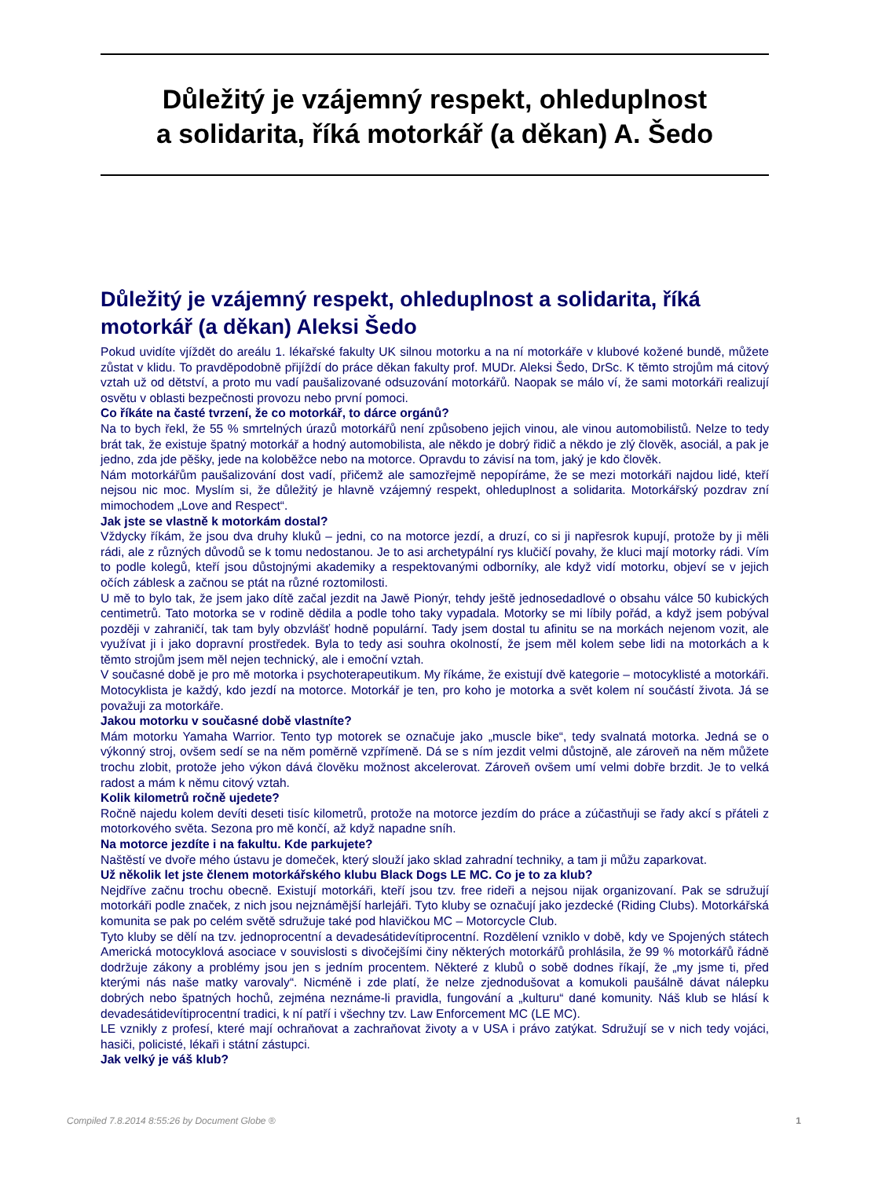Důležitý je vzájemný respekt, ohleduplnost
a solidarita, říká motorkář (a děkan) A. Šedo
Důležitý je vzájemný respekt, ohleduplnost a solidarita, říká motorkář (a děkan) Aleksi Šedo
Pokud uvidíte vjíždět do areálu 1. lékařské fakulty UK silnou motorku a na ní motorkáře v klubové kožené bundě, můžete zůstat v klidu. To pravděpodobně přijíždí do práce děkan fakulty prof. MUDr. Aleksi Šedo, DrSc. K těmto strojům má citový vztah už od dětství, a proto mu vadí paušalizované odsuzování motorkářů. Naopak se málo ví, že sami motorkáři realizují osvětu v oblasti bezpečnosti provozu nebo první pomoci.
Co říkáte na časté tvrzení, že co motorkář, to dárce orgánů?
Na to bych řekl, že 55 % smrtelných úrazů motorkářů není způsobeno jejich vinou, ale vinou automobilistů. Nelze to tedy brát tak, že existuje špatný motorkář a hodný automobilista, ale někdo je dobrý řidič a někdo je zlý člověk, asociál, a pak je jedno, zda jde pěšky, jede na koloběžce nebo na motorce. Opravdu to závisí na tom, jaký je kdo člověk.
Nám motorkářům paušalizování dost vadí, přičemž ale samozřejmě nepopíráme, že se mezi motorkáři najdou lidé, kteří nejsou nic moc. Myslím si, že důležitý je hlavně vzájemný respekt, ohleduplnost a solidarita. Motorkářský pozdrav zní mimochodem „Love and Respect“.
Jak jste se vlastně k motorkám dostal?
Vždycky říkám, že jsou dva druhy kluků – jedni, co na motorce jezdí, a druzí, co si ji napřesrok kupují, protože by ji měli rádi, ale z různých důvodů se k tomu nedostanou. Je to asi archetypální rys klučičí povahy, že kluci mají motorky rádi. Vím to podle kolegů, kteří jsou důstojnými akademiky a respektovanými odborníky, ale když vidí motorku, objeví se v jejich očích záblesk a začnou se ptát na různé roztomilosti.
U mě to bylo tak, že jsem jako dítě začal jezdit na Jawě Pionýr, tehdy ještě jednosedadlové o obsahu válce 50 kubických centimetrů. Tato motorka se v rodině dědila a podle toho taky vypadala. Motorky se mi líbily pořád, a když jsem pobýval později v zahraničí, tak tam byly obzvlášť hodně populární. Tady jsem dostal tu afinitu se na morkách nejenom vozit, ale využívat ji i jako dopravní prostředek. Byla to tedy asi souhra okolností, že jsem měl kolem sebe lidi na motorkách a k těmto strojům jsem měl nejen technický, ale i emoční vztah.
V současné době je pro mě motorka i psychoterapeutikum. My říkáme, že existují dvě kategorie – motocyklisté a motorkáři. Motocyklista je každý, kdo jezdí na motorce. Motorkář je ten, pro koho je motorka a svět kolem ní součástí života. Já se považuji za motorkáře.
Jakou motorku v současné době vlastníte?
Mám motorku Yamaha Warrior. Tento typ motorek se označuje jako „muscle bike“, tedy svalnatá motorka. Jedná se o výkonný stroj, ovšem sedí se na něm poměrně vzpřímeně. Dá se s ním jezdit velmi důstojně, ale zároveň na něm můžete trochu zlobit, protože jeho výkon dává člověku možnost akcelerovat. Zároveň ovšem umí velmi dobře brzdit. Je to velká radost a mám k němu citový vztah.
Kolik kilometrů ročně ujedete?
Ročně najedu kolem devíti deseti tisíc kilometrů, protože na motorce jezdím do práce a zúčastňuji se řady akcí s přáteli z motorkového světa. Sezona pro mě končí, až když napadne sníh.
Na motorce jezdíte i na fakultu. Kde parkujete?
Naštěstí ve dvoře mého ústavu je domeček, který slouží jako sklad zahradní techniky, a tam ji můžu zaparkovat.
Už několik let jste členem motorkářského klubu Black Dogs LE MC. Co je to za klub?
Nejdříve začnu trochu obecně. Existují motorkáři, kteří jsou tzv. free rideři a nejsou nijak organizovaní. Pak se sdružují motorkáři podle značek, z nich jsou nejznámější harlejáři. Tyto kluby se označují jako jezdecké (Riding Clubs). Motorkářská komunita se pak po celém světě sdružuje také pod hlavičkou MC – Motorcycle Club.
Tyto kluby se dělí na tzv. jednoprocentní a devadesátidevítiprocentní. Rozdělení vzniklo v době, kdy ve Spojených státech Americká motocyklová asociace v souvislosti s divočejšími činy některých motorkářů prohlásila, že 99 % motorkářů řádně dodržuje zákony a problémy jsou jen s jedním procentem. Některé z klubů o sobě dodnes říkají, že „my jsme ti, před kterými nás naše matky varovaly“. Nicméně i zde platí, že nelze zjednodušovat a komukoli paušálně dávat nálepku dobrých nebo špatných hochů, zejména neznáme-li pravidla, fungování a „kulturu“ dané komunity. Náš klub se hlásí k devadesátidevítiprocentní tradici, k ní patří i všechny tzv. Law Enforcement MC (LE MC).
LE vznikly z profesí, které mají ochraňovat a zachraňovat životy a v USA i právo zatýkat. Sdružují se v nich tedy vojáci, hasiči, policisté, lékaři i státní zástupci.
Jak velký je váš klub?
Compiled 7.8.2014 8:55:26 by Document Globe ® 1